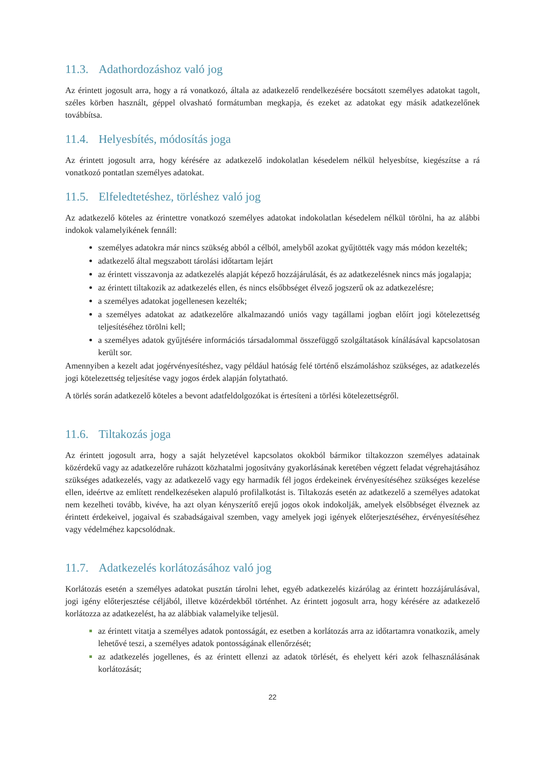11.3. Adathordozáshoz való jog
Az érintett jogosult arra, hogy a rá vonatkozó, általa az adatkezelő rendelkezésére bocsátott személyes adatokat tagolt, széles körben használt, géppel olvasható formátumban megkapja, és ezeket az adatokat egy másik adatkezelőnek továbbítsa.
11.4. Helyesbítés, módosítás joga
Az érintett jogosult arra, hogy kérésére az adatkezelő indokolatlan késedelem nélkül helyesbítse, kiegészítse a rá vonatkozó pontatlan személyes adatokat.
11.5. Elfeledtetéshez, törléshez való jog
Az adatkezelő köteles az érintettre vonatkozó személyes adatokat indokolatlan késedelem nélkül törölni, ha az alábbi indokok valamelyikének fennáll:
személyes adatokra már nincs szükség abból a célból, amelyből azokat gyűjtötték vagy más módon kezelték;
adatkezelő által megszabott tárolási időtartam lejárt
az érintett visszavonja az adatkezelés alapját képező hozzájárulását, és az adatkezelésnek nincs más jogalapja;
az érintett tiltakozik az adatkezelés ellen, és nincs elsőbbséget élvező jogszerű ok az adatkezelésre;
a személyes adatokat jogellenesen kezelték;
a személyes adatokat az adatkezelőre alkalmazandó uniós vagy tagállami jogban előírt jogi kötelezettség teljesítéséhez törölni kell;
a személyes adatok gyűjtésére információs társadalommal összefüggő szolgáltatások kínálásával kapcsolatosan került sor.
Amennyiben a kezelt adat jogérvényesítéshez, vagy például hatóság felé történő elszámoláshoz szükséges, az adatkezelés jogi kötelezettség teljesítése vagy jogos érdek alapján folytatható.
A törlés során adatkezelő köteles a bevont adatfeldolgozókat is értesíteni a törlési kötelezettségről.
11.6. Tiltakozás joga
Az érintett jogosult arra, hogy a saját helyzetével kapcsolatos okokból bármikor tiltakozzon személyes adatainak közérdekű vagy az adatkezelőre ruházott közhatalmi jogosítvány gyakorlásának keretében végzett feladat végrehajtásához szükséges adatkezelés, vagy az adatkezelő vagy egy harmadik fél jogos érdekeinek érvényesítéséhez szükséges kezelése ellen, ideértve az említett rendelkezéseken alapuló profilalkotást is. Tiltakozás esetén az adatkezelő a személyes adatokat nem kezelheti tovább, kivéve, ha azt olyan kényszerítő erejű jogos okok indokolják, amelyek elsőbbséget élveznek az érintett érdekeivel, jogaival és szabadságaival szemben, vagy amelyek jogi igények előterjesztéséhez, érvényesítéséhez vagy védelméhez kapcsolódnak.
11.7. Adatkezelés korlátozásához való jog
Korlátozás esetén a személyes adatokat pusztán tárolni lehet, egyéb adatkezelés kizárólag az érintett hozzájárulásával, jogi igény előterjesztése céljából, illetve közérdekből történhet. Az érintett jogosult arra, hogy kérésére az adatkezelő korlátozza az adatkezelést, ha az alábbiak valamelyike teljesül.
az érintett vitatja a személyes adatok pontosságát, ez esetben a korlátozás arra az időtartamra vonatkozik, amely lehetővé teszi, a személyes adatok pontosságának ellenőrzését;
az adatkezelés jogellenes, és az érintett ellenzi az adatok törlését, és ehelyett kéri azok felhasználásának korlátozását;
22